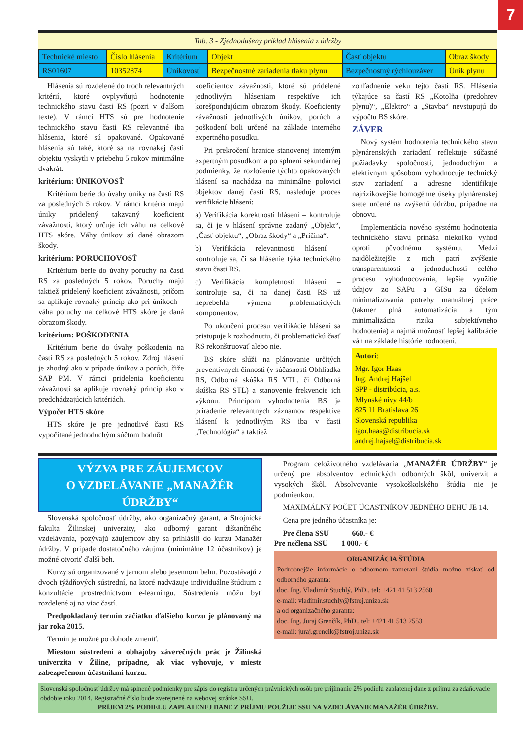7
Tab. 3 - Zjednodušený príklad hlásenia z údržby
| Technické miesto | Číslo hlásenia | Kritérium | Objekt | Časť objektu | Obraz škody |
| RS01607 | 10352874 | Únikovosť | Bezpečnostné zariadenia tlaku plynu | Bezpečnostný rýchlouzáver | Únik plynu |
Hlásenia sú rozdelené do troch relevantných kritérií, ktoré ovplyvňujú hodnotenie technického stavu časti RS (pozri v ďalšom texte). V rámci HTS sú pre hodnotenie technického stavu časti RS relevantné iba hlásenia, ktoré sú opakované. Opakované hlásenia sú také, ktoré sa na rovnakej časti objektu vyskytli v priebehu 5 rokov minimálne dvakrát.
kritérium: ÚNIKOVOSŤ
Kritérium berie do úvahy úniky na časti RS za posledných 5 rokov. V rámci kritéria majú úniky pridelený takzvaný koeficient závažnosti, ktorý určuje ich váhu na celkové HTS skóre. Váhy únikov sú dané obrazom škody.
kritérium: PORUCHOVOSŤ
Kritérium berie do úvahy poruchy na časti RS za posledných 5 rokov. Poruchy majú taktiež pridelený koeficient závažnosti, pričom sa aplikuje rovnaký princíp ako pri únikoch – váha poruchy na celkové HTS skóre je daná obrazom škody.
kritérium: POŠKODENIA
Kritérium berie do úvahy poškodenia na časti RS za posledných 5 rokov. Zdroj hlásení je zhodný ako v prípade únikov a porúch, čiže SAP PM. V rámci pridelenia koeficientu závažnosti sa aplikuje rovnaký princíp ako v predchádzajúcich kritériách.
Výpočet HTS skóre
HTS skóre je pre jednotlivé časti RS vypočítané jednoduchým súčtom hodnôt
koeficientov závažnosti, ktoré sú pridelené jednotlivým hláseniam respektíve ich korešpondujúcim obrazom škody. Koeficienty závažnosti jednotlivých únikov, porúch a poškodení boli určené na základe interného expertného posudku.
Pri prekročení hranice stanovenej interným expertným posudkom a po splnení sekundárnej podmienky, že rozloženie týchto opakovaných hlásení sa nachádza na minimálne polovici objektov danej časti RS, nasleduje proces verifikácie hlásení:
a) Verifikácia korektnosti hlásení – kontroluje sa, či je v hlásení správne zadaný „Objekt“, „Časť objektu“, „Obraz škody“ a „Príčina“.
b) Verifikácia relevantnosti hlásení – kontroluje sa, či sa hlásenie týka technického stavu časti RS.
c) Verifikácia kompletnosti hlásení – kontroluje sa, či na danej časti RS už neprebehla výmena problematických komponentov.
Po ukončení procesu verifikácie hlásení sa pristupuje k rozhodnutiu, či problematickú časť RS rekonštruovať alebo nie.
BS skóre slúži na plánovanie určitých preventívnych činností (v súčasnosti Obhliadka RS, Odborná skúška RS VTL, či Odborná skúška RS STL) a stanovenie frekvencie ich výkonu. Princípom vyhodnotenia BS je priradenie relevantných záznamov respektíve hlásení k jednotlivým RS iba v časti „Technológia“ a taktiež
zohľadnenie veku tejto časti RS. Hlásenia týkajúce sa častí RS „Kotolňa (predohrev plynu)“, „Elektro“ a „Stavba“ nevstupujú do výpočtu BS skóre.
ZÁVER
Nový systém hodnotenia technického stavu plynárenských zariadení reflektuje súčasné požiadavky spoločnosti, jednoduchým a efektívnym spôsobom vyhodnocuje technický stav zariadení a adresne identifikuje najrizikovejšie homogénne úseky plynárenskej siete určené na zvýšenú údržbu, prípadne na obnovu.
Implementácia nového systému hodnotenia technického stavu prináša niekoľko výhod oproti pôvodnému systému. Medzi najdôležitejšie z nich patrí zvýšenie transparentnosti a jednoduchosti celého procesu vyhodnocovania, lepšie využitie údajov zo SAPu a GISu za účelom minimalizovania potreby manuálnej práce (takmer plná automatizácia a tým minimalizácia rizika subjektívneho hodnotenia) a najmä možnosť lepšej kalibrácie váh na základe histórie hodnotení.
Autori:
Mgr. Igor Haas
Ing. Andrej Hajšel
SPP - distribúcia, a.s.
Mlynské nivy 44/b
825 11 Bratislava 26
Slovenská republika
igor.haas@distribucia.sk
andrej.hajsel@distribucia.sk
VÝZVA PRE ZÁUJEMCOV
O VZDELÁVANIE „MANAŽÉR ÚDRŽBY“
Slovenská spoločnosť údržby, ako organizačný garant, a Strojnícka fakulta Žilinskej univerzity, ako odborný garant dištančného vzdelávania, pozývajú záujemcov aby sa prihlásili do kurzu Manažér údržby. V prípade dostatočného záujmu (minimálne 12 účastníkov) je možné otvoriť ďalší beh.
Kurzy sú organizované v jarnom alebo jesennom behu. Pozostávajú z dvoch týždňových sústrední, na ktoré nadväzuje individuálne štúdium a konzultácie prostredníctvom e-learningu. Sústredenia môžu byť rozdelené aj na viac častí.
Predpokladaný termín začiatku ďalšieho kurzu je plánovaný na jar roka 2015.
Termín je možné po dohode zmeniť.
Miestom sústredení a obhajoby záverečných prác je Žilinská univerzita v Žiline, prípadne, ak viac vyhovuje, v mieste zabezpečenom účastníkmi kurzu.
Program celoživotného vzdelávania „MANAŽÉR ÚDRŽBY“ je určený pre absolventov technických odborných škôl, univerzít a vysokých škôl. Absolvovanie vysokoškolského štúdia nie je podmienkou.
MAXIMÁLNY POČET ÚČASTNÍKOV JEDNÉHO BEHU JE 14.
Cena pre jedného účastníka je:
Pre člena SSU 660.- €
Pre nečlena SSU 1 000.- €
ORGANIZÁCIA ŠTÚDIA
Podrobnejšie informácie o odbornom zameraní štúdia možno získať od odborného garanta:
doc. Ing. Vladimír Stuchlý, PhD., tel: +421 41 513 2560
e-mail: vladimir.stuchly@fstroj.uniza.sk
a od organizačného garanta:
doc. Ing. Juraj Grenčík, PhD., tel: +421 41 513 2553
e-mail: juraj.grencik@fstroj.uniza.sk
Slovenská spoločnosť údržby má splnené podmienky pre zápis do registra určených právnických osôb pre prijímanie 2% podielu zaplatenej dane z príjmu za zdaňovacie obdobie roku 2014. Registračné číslo bude zverejnené na webovej stránke SSU.
PRÍJEM 2% PODIELU ZAPLATENEJ DANE Z PRÍJMU POUŽIJE SSU NA VZDELÁVANIE MANAŽÉR ÚDRŽBY.